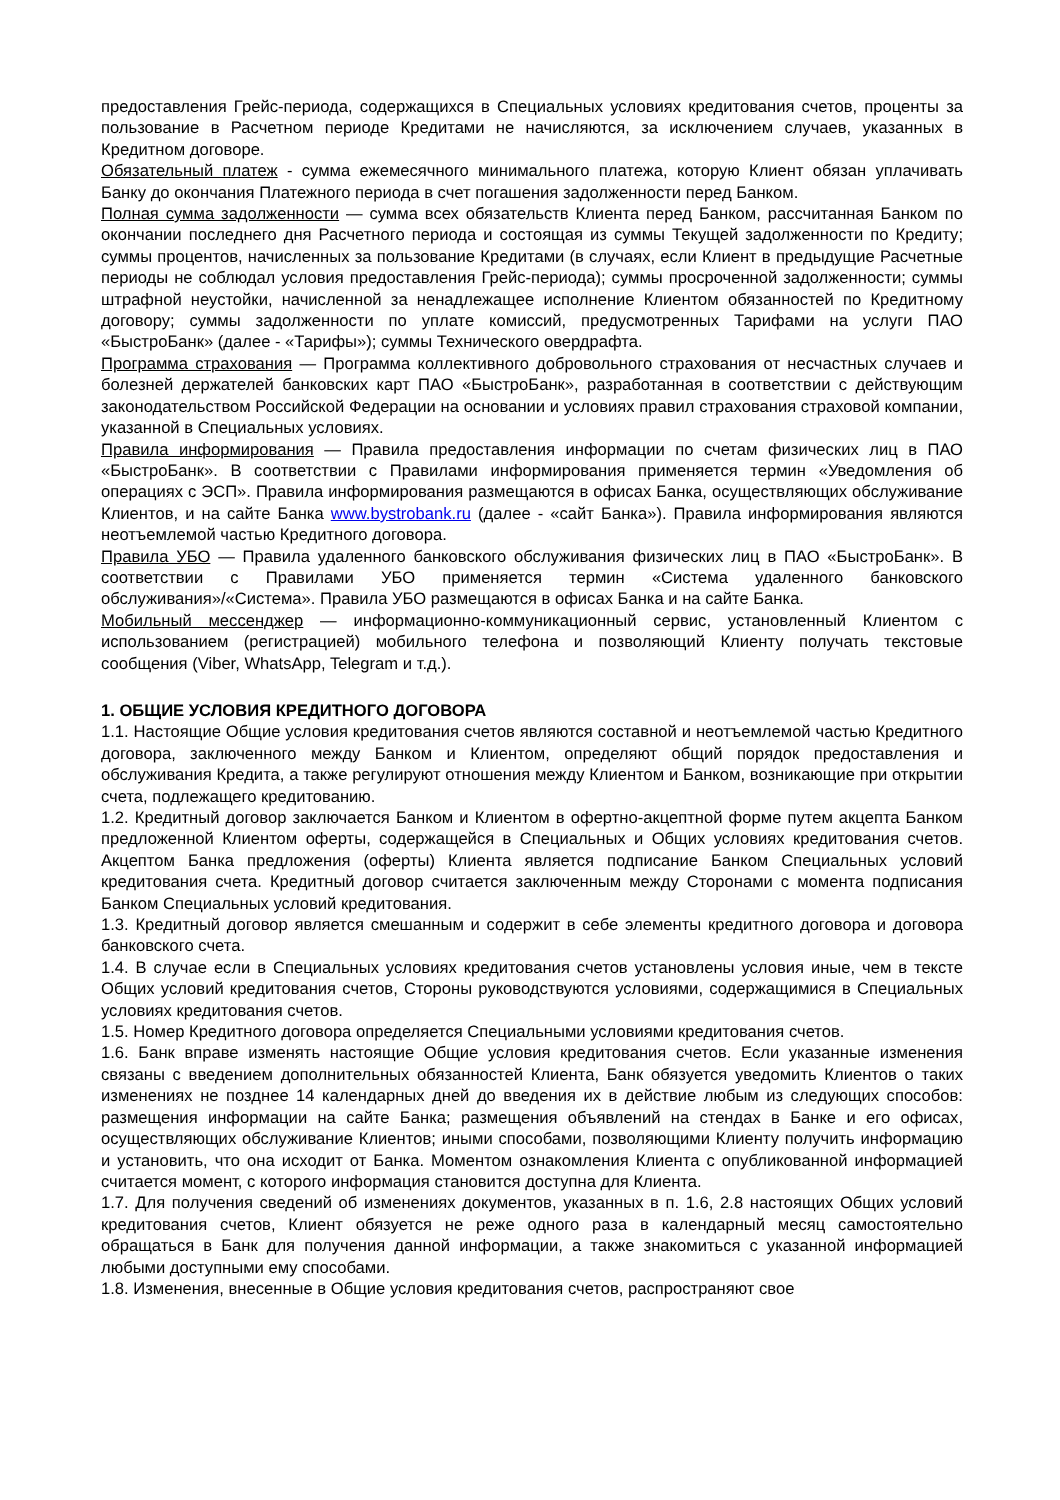предоставления Грейс-периода, содержащихся в Специальных условиях кредитования счетов, проценты за пользование в Расчетном периоде Кредитами не начисляются, за исключением случаев, указанных в Кредитном договоре.
Обязательный платеж - сумма ежемесячного минимального платежа, которую Клиент обязан уплачивать Банку до окончания Платежного периода в счет погашения задолженности перед Банком.
Полная сумма задолженности — сумма всех обязательств Клиента перед Банком, рассчитанная Банком по окончании последнего дня Расчетного периода и состоящая из суммы Текущей задолженности по Кредиту; суммы процентов, начисленных за пользование Кредитами (в случаях, если Клиент в предыдущие Расчетные периоды не соблюдал условия предоставления Грейс-периода); суммы просроченной задолженности; суммы штрафной неустойки, начисленной за ненадлежащее исполнение Клиентом обязанностей по Кредитному договору; суммы задолженности по уплате комиссий, предусмотренных Тарифами на услуги ПАО «БыстроБанк» (далее - «Тарифы»); суммы Технического овердрафта.
Программа страхования — Программа коллективного добровольного страхования от несчастных случаев и болезней держателей банковских карт ПАО «БыстроБанк», разработанная в соответствии с действующим законодательством Российской Федерации на основании и условиях правил страхования страховой компании, указанной в Специальных условиях.
Правила информирования — Правила предоставления информации по счетам физических лиц в ПАО «БыстроБанк». В соответствии с Правилами информирования применяется термин «Уведомления об операциях с ЭСП». Правила информирования размещаются в офисах Банка, осуществляющих обслуживание Клиентов, и на сайте Банка www.bystrobank.ru (далее - «сайт Банка»). Правила информирования являются неотъемлемой частью Кредитного договора.
Правила УБО — Правила удаленного банковского обслуживания физических лиц в ПАО «БыстроБанк». В соответствии с Правилами УБО применяется термин «Система удаленного банковского обслуживания»/«Система». Правила УБО размещаются в офисах Банка и на сайте Банка.
Мобильный мессенджер — информационно-коммуникационный сервис, установленный Клиентом с использованием (регистрацией) мобильного телефона и позволяющий Клиенту получать текстовые сообщения (Viber, WhatsApp, Telegram и т.д.).
1. ОБЩИЕ УСЛОВИЯ КРЕДИТНОГО ДОГОВОРА
1.1. Настоящие Общие условия кредитования счетов являются составной и неотъемлемой частью Кредитного договора, заключенного между Банком и Клиентом, определяют общий порядок предоставления и обслуживания Кредита, а также регулируют отношения между Клиентом и Банком, возникающие при открытии счета, подлежащего кредитованию.
1.2. Кредитный договор заключается Банком и Клиентом в офертно-акцептной форме путем акцепта Банком предложенной Клиентом оферты, содержащейся в Специальных и Общих условиях кредитования счетов. Акцептом Банка предложения (оферты) Клиента является подписание Банком Специальных условий кредитования счета. Кредитный договор считается заключенным между Сторонами с момента подписания Банком Специальных условий кредитования.
1.3. Кредитный договор является смешанным и содержит в себе элементы кредитного договора и договора банковского счета.
1.4. В случае если в Специальных условиях кредитования счетов установлены условия иные, чем в тексте Общих условий кредитования счетов, Стороны руководствуются условиями, содержащимися в Специальных условиях кредитования счетов.
1.5. Номер Кредитного договора определяется Специальными условиями кредитования счетов.
1.6. Банк вправе изменять настоящие Общие условия кредитования счетов. Если указанные изменения связаны с введением дополнительных обязанностей Клиента, Банк обязуется уведомить Клиентов о таких изменениях не позднее 14 календарных дней до введения их в действие любым из следующих способов: размещения информации на сайте Банка; размещения объявлений на стендах в Банке и его офисах, осуществляющих обслуживание Клиентов; иными способами, позволяющими Клиенту получить информацию и установить, что она исходит от Банка. Моментом ознакомления Клиента с опубликованной информацией считается момент, с которого информация становится доступна для Клиента.
1.7. Для получения сведений об изменениях документов, указанных в п. 1.6, 2.8 настоящих Общих условий кредитования счетов, Клиент обязуется не реже одного раза в календарный месяц самостоятельно обращаться в Банк для получения данной информации, а также знакомиться с указанной информацией любыми доступными ему способами.
1.8. Изменения, внесенные в Общие условия кредитования счетов, распространяют свое